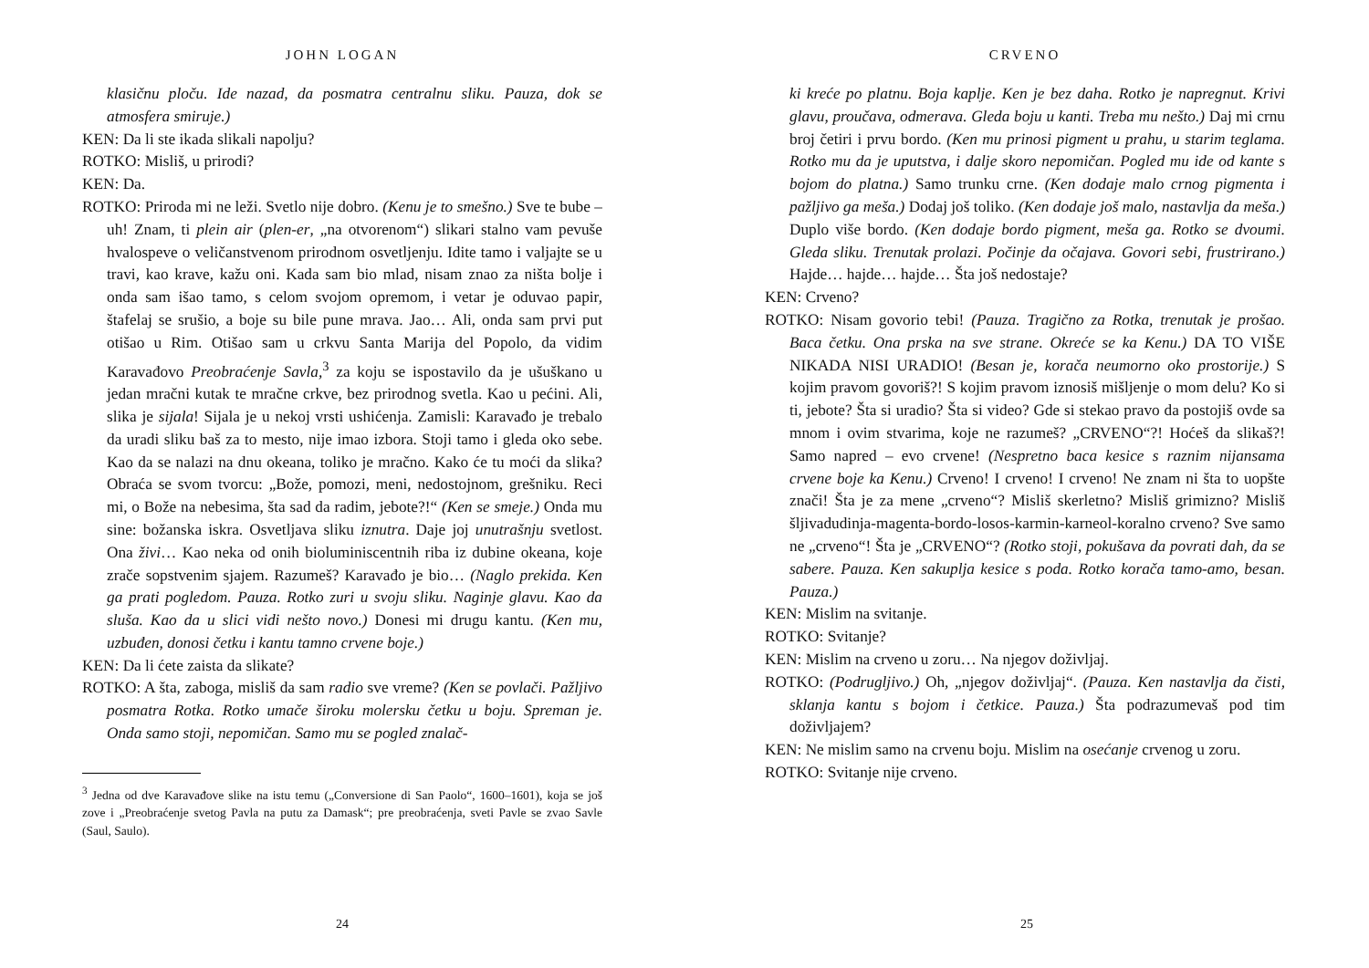JOHN LOGAN
klasičnu ploču. Ide nazad, da posmatra centralnu sliku. Pauza, dok se atmosfera smiruje.)
KEN: Da li ste ikada slikali napolju?
ROTKO: Misliš, u prirodi?
KEN: Da.
ROTKO: Priroda mi ne leži. Svetlo nije dobro. (Kenu je to smešno.) Sve te bube – uh! Znam, ti plein air (plen-er, „na otvorenom“) slikari stalno vam pevuše hvalospeve o veličanstvenom prirodnom osvetljenju. Idite tamo i valjajte se u travi, kao krave, kažu oni. Kada sam bio mlad, nisam znao za ništa bolje i onda sam išao tamo, s celom svojom opremom, i vetar je oduvao papir, štafelaj se srušio, a boje su bile pune mrava. Jao… Ali, onda sam prvi put otišao u Rim. Otišao sam u crkvu Santa Marija del Popolo, da vidim Karavađovo Preobraćenje Savla,<sup>3</sup> za koju se ispostavilo da je ušuškano u jedan mračni kutak te mračne crkve, bez prirodnog svetla. Kao u pećini. Ali, slika je sijala! Sijala je u nekoj vrsti ushićenja. Zamisli: Karavađo je trebalo da uradi sliku baš za to mesto, nije imao izbora. Stoji tamo i gleda oko sebe. Kao da se nalazi na dnu okeana, toliko je mračno. Kako će tu moći da slika? Obraća se svom tvorcu: „Bože, pomozi, meni, nedostojnom, grešniku. Reci mi, o Bože na nebesima, šta sad da radim, jebote?!“ (Ken se smeje.) Onda mu sine: božanska iskra. Osvetljava sliku iznutra. Daje joj unutrašnju svetlost. Ona živi… Kao neka od onih bioluminiscentnih riba iz dubine okeana, koje zrače sopstvenim sjajem. Razumeš? Karavađo je bio… (Naglo prekida. Ken ga prati pogledom. Pauza. Rotko zuri u svoju sliku. Naginje glavu. Kao da sluša. Kao da u slici vidi nešto novo.) Donesi mi drugu kantu. (Ken mu, uzbuđen, donosi četku i kantu tamno crvene boje.)
KEN: Da li ćete zaista da slikate?
ROTKO: A šta, zaboga, misliš da sam radio sve vreme? (Ken se povlači. Pažljivo posmatra Rotka. Rotko umače široku molersku četku u boju. Spreman je. Onda samo stoji, nepomičan. Samo mu se pogled znalač-
<sup>3</sup> Jedna od dve Karavađove slike na istu temu („Conversione di San Paolo“, 1600–1601), koja se još zove i „Preobraćenje svetog Pavla na putu za Damask“; pre preobraćenja, sveti Pavle se zvao Savle (Saul, Saulo).
24
CRVENO
ki kreće po platnu. Boja kaplje. Ken je bez daha. Rotko je napregnut. Krivi glavu, proučava, odmerava. Gleda boju u kanti. Treba mu nešto.) Daj mi crnu broj četiri i prvu bordo. (Ken mu prinosi pigment u prahu, u starim teglama. Rotko mu da je uputstva, i dalje skoro nepomičan. Pogled mu ide od kante s bojom do platna.) Samo trunku crne. (Ken dodaje malo crnog pigmenta i pažljivo ga meša.) Dodaj još toliko. (Ken dodaje još malo, nastavlja da meša.) Duplo više bordo. (Ken dodaje bordo pigment, meša ga. Rotko se dvoumi. Gleda sliku. Trenutak prolazi. Počinje da očajava. Govori sebi, frustrirano.) Hajde… hajde… hajde… Šta još nedostaje?
KEN: Crveno?
ROTKO: Nisam govorio tebi! (Pauza. Tragično za Rotka, trenutak je prošao. Baca četku. Ona prska na sve strane. Okreće se ka Kenu.) DA TO VIŠE NIKADA NISI URADIO! (Besan je, korača neumorno oko prostorije.) S kojim pravom govoriš?! S kojim pravom iznosiš mišljenje o mom delu? Ko si ti, jebote? Šta si uradio? Šta si video? Gde si stekao pravo da postojiš ovde sa mnom i ovim stvarima, koje ne razumeš? „CRVENO“?! Hoćeš da slikaš?! Samo napred – evo crvene! (Nespretno baca kesice s raznim nijansama crvene boje ka Kenu.) Crveno! I crveno! I crveno! Ne znam ni šta to uopšte znači! Šta je za mene „crveno“? Misliš skerletno? Misliš grimizno? Misliš šljivadudinja-magenta-bordo-losos-karmin-karneol-koralno crveno? Sve samo ne „crveno“! Šta je „CRVENO“? (Rotko stoji, pokušava da povrati dah, da se sabere. Pauza. Ken sakuplja kesice s poda. Rotko korača tamo-amo, besan. Pauza.)
KEN: Mislim na svitanje.
ROTKO: Svitanje?
KEN: Mislim na crveno u zoru… Na njegov doživljaj.
ROTKO: (Podrugljivo.) Oh, „njegov doživljaj“. (Pauza. Ken nastavlja da čisti, sklanja kantu s bojom i četkice. Pauza.) Šta podrazumevaš pod tim doživljajem?
KEN: Ne mislim samo na crvenu boju. Mislim na osećanje crvenog u zoru.
ROTKO: Svitanje nije crveno.
25